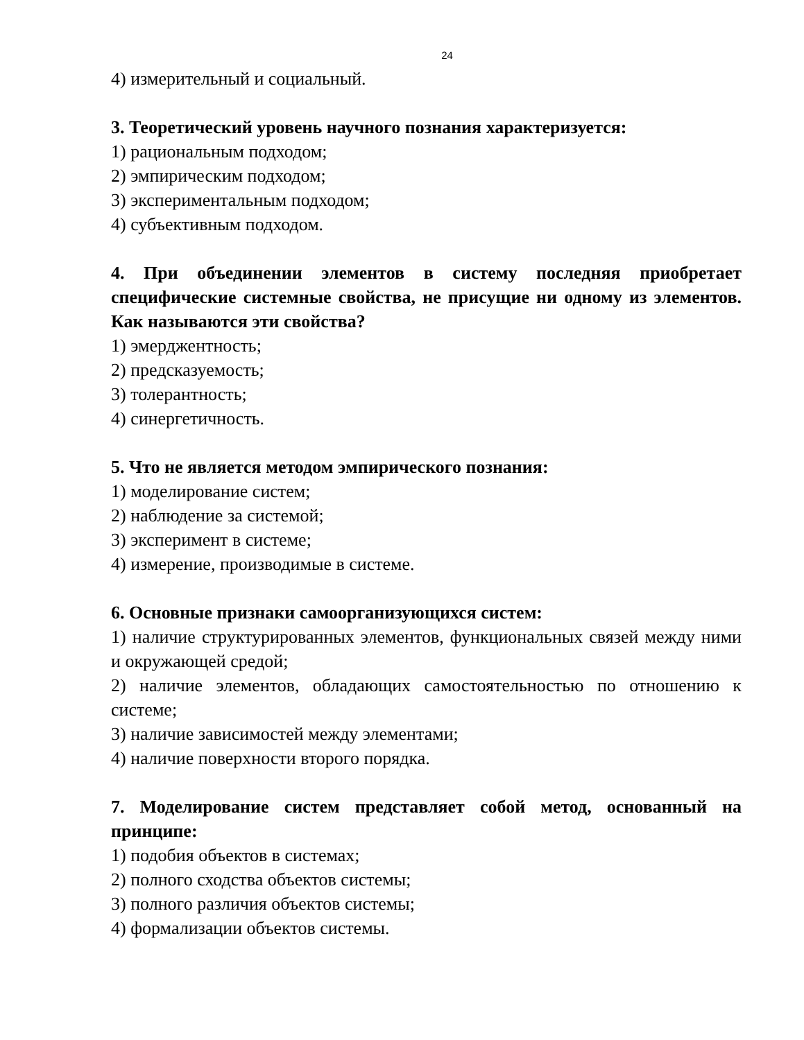24
4) измерительный и социальный.
3. Теоретический уровень научного познания характеризуется:
1) рациональным подходом;
2) эмпирическим подходом;
3) экспериментальным подходом;
4) субъективным подходом.
4. При объединении элементов в систему последняя приобретает специфические системные свойства, не присущие ни одному из элементов. Как называются эти свойства?
1) эмерджентность;
2) предсказуемость;
3) толерантность;
4) синергетичность.
5. Что не является методом эмпирического познания:
1) моделирование систем;
2) наблюдение за системой;
3) эксперимент в системе;
4) измерение, производимые в системе.
6. Основные признаки самоорганизующихся систем:
1) наличие структурированных элементов, функциональных связей между ними и окружающей средой;
2) наличие элементов, обладающих самостоятельностью по отношению к системе;
3) наличие зависимостей между элементами;
4) наличие поверхности второго порядка.
7. Моделирование систем представляет собой метод, основанный на принципе:
1) подобия объектов в системах;
2) полного сходства объектов системы;
3) полного различия объектов системы;
4) формализации объектов системы.